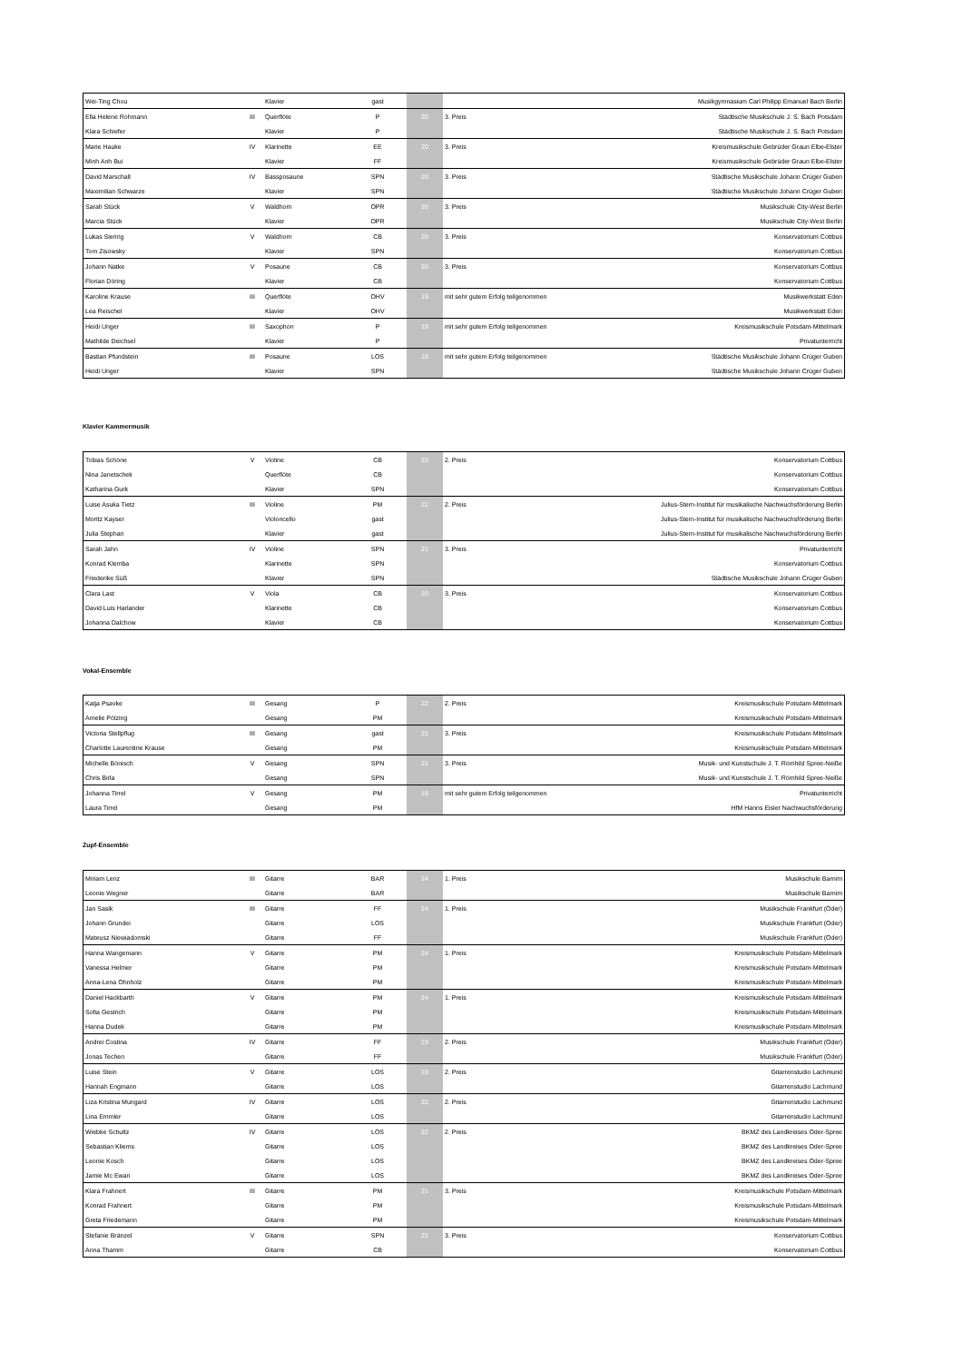| Wei-Ting Chou | | Klavier | gast | | | Musikgymnasium Carl Philipp Emanuel Bach Berlin |
| Ella Helene Rohmann | III | Querflöte | P | 20 | 3. Preis | Städtische Musikschule J. S. Bach Potsdam |
| Klara Schiefer | | Klavier | P | | | Städtische Musikschule J. S. Bach Potsdam |
| Marie Hauke | IV | Klarinette | EE | 20 | 3. Preis | Kreismusikschule Gebrüder Graun Elbe-Elster |
| Minh Anh Bui | | Klavier | FF | | | Kreismusikschule Gebrüder Graun Elbe-Elster |
| David Marschall | IV | Bassposaune | SPN | 20 | 3. Preis | Städtische Musikschule Johann Crüger Guben |
| Maximilian Schwarze | | Klavier | SPN | | | Städtische Musikschule Johann Crüger Guben |
| Sarah Stück | V | Waldhorn | OPR | 20 | 3. Preis | Musikschule City-West Berlin |
| Marcia Stück | | Klavier | OPR | | | Musikschule City-West Berlin |
| Lukas Siering | V | Waldhorn | CB | 20 | 3. Preis | Konservatorium Cottbus |
| Tom Zisowsky | | Klavier | SPN | | | Konservatorium Cottbus |
| Johann Natke | V | Posaune | CB | 20 | 3. Preis | Konservatorium Cottbus |
| Florian Döring | | Klavier | CB | | | Konservatorium Cottbus |
| Karoline Krause | III | Querflöte | OHV | 19 | mit sehr gutem Erfolg teilgenommen | Musikwerkstatt Eden |
| Lea Reischel | | Klavier | OHV | | | Musikwerkstatt Eden |
| Heidi Unger | III | Saxophon | P | 19 | mit sehr gutem Erfolg teilgenommen | Kreismusikschule Potsdam-Mittelmark |
| Mathilde Deichsel | | Klavier | P | | | Privatunterricht |
| Bastian Pfundstein | III | Posaune | LOS | 18 | mit sehr gutem Erfolg teilgenommen | Städtische Musikschule Johann Crüger Guben |
| Heidi Unger | | Klavier | SPN | | | Städtische Musikschule Johann Crüger Guben |
Klavier Kammermusik
| Tobias Schöne | V | Violine | CB | 23 | 2. Preis | Konservatorium Cottbus |
| Nina Janetschek | | Querflöte | CB | | | Konservatorium Cottbus |
| Katharina Gurk | | Klavier | SPN | | | Konservatorium Cottbus |
| Luise Asuka Tietz | III | Violine | PM | 22 | 2. Preis | Julius-Stern-Institut für musikalische Nachwuchsförderung Berlin |
| Moritz Kayser | | Violoncello | gast | | | Julius-Stern-Institut für musikalische Nachwuchsförderung Berlin |
| Julia Stephan | | Klavier | gast | | | Julius-Stern-Institut für musikalische Nachwuchsförderung Berlin |
| Sarah Jahn | IV | Violine | SPN | 21 | 3. Preis | Privatunterricht |
| Konrad Klemba | | Klarinette | SPN | | | Konservatorium Cottbus |
| Friederike Süß | | Klavier | SPN | | | Städtische Musikschule Johann Crüger Guben |
| Clara Last | V | Viola | CB | 20 | 3. Preis | Konservatorium Cottbus |
| David Luis Harlander | | Klarinette | CB | | | Konservatorium Cottbus |
| Johanna Dalchow | | Klavier | CB | | | Konservatorium Cottbus |
Vokal-Ensemble
| Katja Psavke | III | Gesang | P | 22 | 2. Preis | Kreismusikschule Potsdam-Mittelmark |
| Amelie Pölzing | | Gesang | PM | | | Kreismusikschule Potsdam-Mittelmark |
| Victoria Stellpflug | III | Gesang | gast | 21 | 3. Preis | Kreismusikschule Potsdam-Mittelmark |
| Charlotte Laurentine Krause | | Gesang | PM | | | Kreismusikschule Potsdam-Mittelmark |
| Michelle Bönisch | V | Gesang | SPN | 21 | 3. Preis | Musik- und Kunstschule J. T. Römhild Spree-Neiße |
| Chris Birla | | Gesang | SPN | | | Musik- und Kunstschule J. T. Römhild Spree-Neiße |
| Johanna Tirrel | V | Gesang | PM | 19 | mit sehr gutem Erfolg teilgenommen | Privatunterricht |
| Laura Tirrel | | Gesang | PM | | | HfM Hanns Eisler Nachwuchsförderung |
Zupf-Ensemble
| Miriam Lenz | III | Gitarre | BAR | 24 | 1. Preis | Musikschule Barnim |
| Leonie Wegner | | Gitarre | BAR | | | Musikschule Barnim |
| Jan Sasik | III | Gitarre | FF | 24 | 1. Preis | Musikschule Frankfurt (Oder) |
| Johann Grundei | | Gitarre | LOS | | | Musikschule Frankfurt (Oder) |
| Mateusz Niewiadomski | | Gitarre | FF | | | Musikschule Frankfurt (Oder) |
| Hanna Wangemann | V | Gitarre | PM | 24 | 1. Preis | Kreismusikschule Potsdam-Mittelmark |
| Vanessa Helmer | | Gitarre | PM | | | Kreismusikschule Potsdam-Mittelmark |
| Anna-Lena Ohnholz | | Gitarre | PM | | | Kreismusikschule Potsdam-Mittelmark |
| Daniel Hackbarth | V | Gitarre | PM | 24 | 1. Preis | Kreismusikschule Potsdam-Mittelmark |
| Sofia Gestrich | | Gitarre | PM | | | Kreismusikschule Potsdam-Mittelmark |
| Hanna Dudek | | Gitarre | PM | | | Kreismusikschule Potsdam-Mittelmark |
| Andrei Costina | IV | Gitarre | FF | 23 | 2. Preis | Musikschule Frankfurt (Oder) |
| Jonas Techen | | Gitarre | FF | | | Musikschule Frankfurt (Oder) |
| Luise Stein | V | Gitarre | LOS | 23 | 2. Preis | Gitarrenstudio Lachmund |
| Hannah Engmann | | Gitarre | LOS | | | Gitarrenstudio Lachmund |
| Liza Kristina Mungard | IV | Gitarre | LOS | 22 | 2. Preis | Gitarrenstudio Lachmund |
| Lina Emmler | | Gitarre | LOS | | | Gitarrenstudio Lachmund |
| Wiebke Schultz | IV | Gitarre | LOS | 22 | 2. Preis | BKMZ des Landkreises Oder-Spree |
| Sebastian Kliems | | Gitarre | LOS | | | BKMZ des Landkreises Oder-Spree |
| Leonie Kosch | | Gitarre | LOS | | | BKMZ des Landkreises Oder-Spree |
| Jamie Mc Ewan | | Gitarre | LOS | | | BKMZ des Landkreises Oder-Spree |
| Klara Frahnert | III | Gitarre | PM | 21 | 3. Preis | Kreismusikschule Potsdam-Mittelmark |
| Konrad Frahnert | | Gitarre | PM | | | Kreismusikschule Potsdam-Mittelmark |
| Greta Friedemann | | Gitarre | PM | | | Kreismusikschule Potsdam-Mittelmark |
| Stefanie Bränzel | V | Gitarre | SPN | 21 | 3. Preis | Konservatorium Cottbus |
| Anna Thamm | | Gitarre | CB | | | Konservatorium Cottbus |